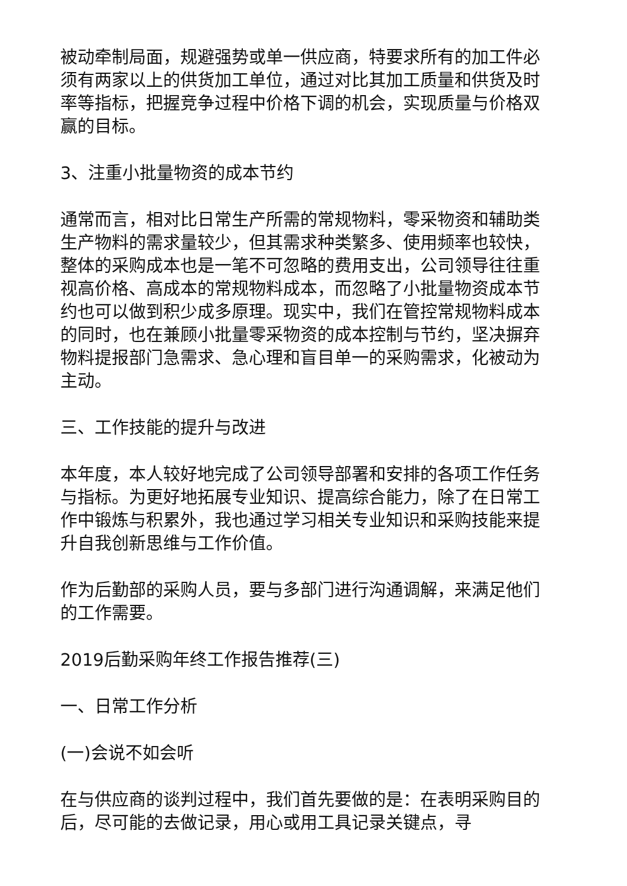被动牵制局面，规避强势或单一供应商，特要求所有的加工件必须有两家以上的供货加工单位，通过对比其加工质量和供货及时率等指标，把握竞争过程中价格下调的机会，实现质量与价格双赢的目标。
3、注重小批量物资的成本节约
通常而言，相对比日常生产所需的常规物料，零采物资和辅助类生产物料的需求量较少，但其需求种类繁多、使用频率也较快，整体的采购成本也是一笔不可忽略的费用支出，公司领导往往重视高价格、高成本的常规物料成本，而忽略了小批量物资成本节约也可以做到积少成多原理。现实中，我们在管控常规物料成本的同时，也在兼顾小批量零采物资的成本控制与节约，坚决摒弃物料提报部门急需求、急心理和盲目单一的采购需求，化被动为主动。
三、工作技能的提升与改进
本年度，本人较好地完成了公司领导部署和安排的各项工作任务与指标。为更好地拓展专业知识、提高综合能力，除了在日常工作中锻炼与积累外，我也通过学习相关专业知识和采购技能来提升自我创新思维与工作价值。
作为后勤部的采购人员，要与多部门进行沟通调解，来满足他们的工作需要。
2019后勤采购年终工作报告推荐(三)
一、日常工作分析
(一)会说不如会听
在与供应商的谈判过程中，我们首先要做的是：在表明采购目的后，尽可能的去做记录，用心或用工具记录关键点，寻